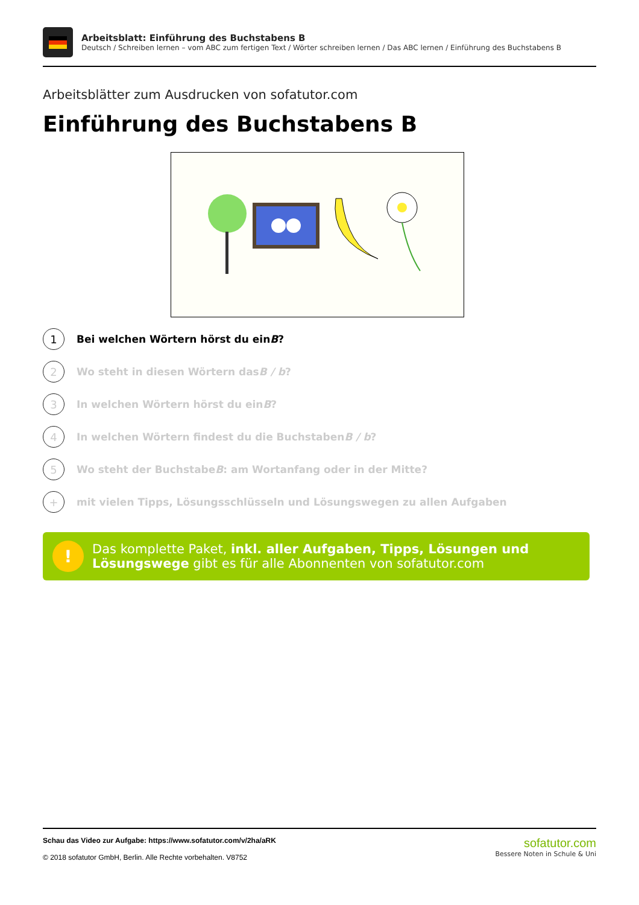Arbeitsblatt: Einführung des Buchstabens B
Deutsch / Schreiben lernen – vom ABC zum fertigen Text / Wörter schreiben lernen / Das ABC lernen / Einführung des Buchstabens B
Arbeitsblätter zum Ausdrucken von sofatutor.com
Einführung des Buchstabens B
1
Bei welchen Wörtern hörst du ein B?
2
Wo steht in diesen Wörtern das B / b?
3
In welchen Wörtern hörst du ein B?
4
In welchen Wörtern findest du die Buchstaben B / b?
5
Wo steht der Buchstabe B: am Wortanfang oder in der Mitte?
+
mit vielen Tipps, Lösungsschlüsseln und Lösungswegen zu allen Aufgaben
!
Das komplette Paket, inkl. aller Aufgaben, Tipps, Lösungen und Lösungswege gibt es für alle Abonnenten von sofatutor.com
Schau das Video zur Aufgabe: https://www.sofatutor.com/v/2ha/aRK
© 2018 sofatutor GmbH, Berlin. Alle Rechte vorbehalten. V8752
sofatutor.com
Bessere Noten in Schule & Uni